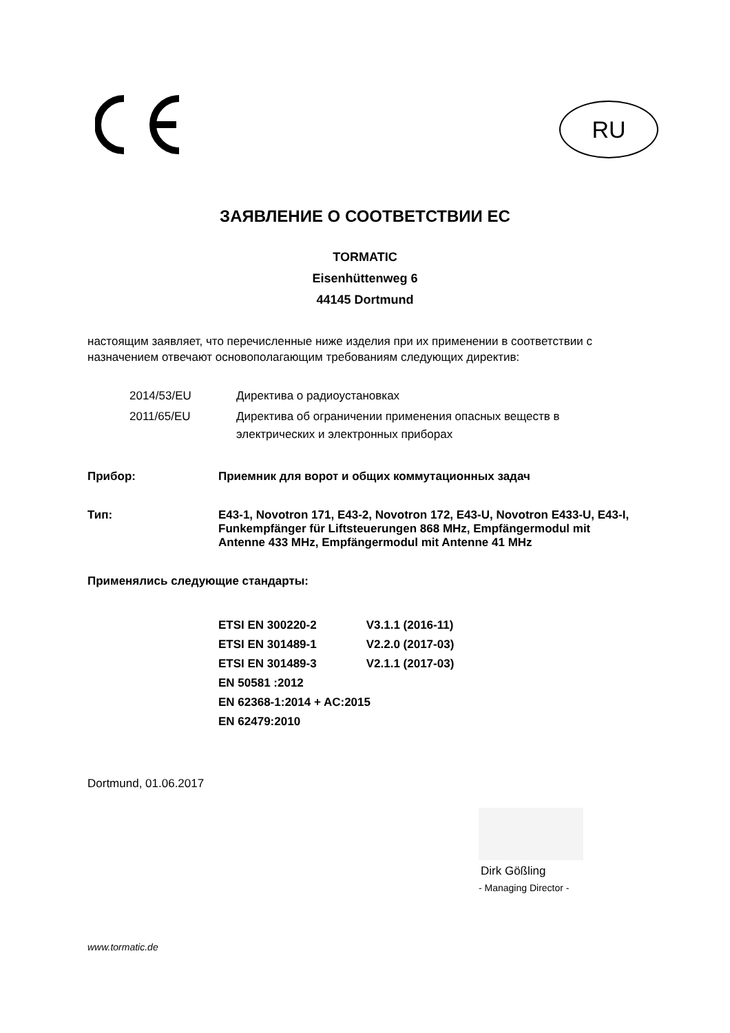RU
ЗАЯВЛЕНИЕ О СООТВЕТСТВИИ ЕС
TORMATIC
Eisenhüttenweg 6
44145 Dortmund
настоящим заявляет, что перечисленные ниже изделия при их применении в соответствии с назначением отвечают основополагающим требованиям следующих директив:
| 2014/53/EU | Директива о радиоустановках |
| 2011/65/EU | Директива об ограничении применения опасных веществ в электрических и электронных приборах |
Прибор: Приемник для ворот и общих коммутационных задач
Тип: E43-1, Novotron 171, E43-2, Novotron 172, E43-U, Novotron E433-U, E43-I, Funkempfänger für Liftsteuerungen 868 MHz, Empfängermodul mit Antenne 433 MHz, Empfängermodul mit Antenne 41 MHz
Применялись следующие стандарты:
ETSI EN 300220-2 V3.1.1 (2016-11)
ETSI EN 301489-1 V2.2.0 (2017-03)
ETSI EN 301489-3 V2.1.1 (2017-03)
EN 50581 :2012
EN 62368-1:2014 + AC:2015
EN 62479:2010
Dortmund, 01.06.2017
Dirk Gößling
- Managing Director -
www.tormatic.de